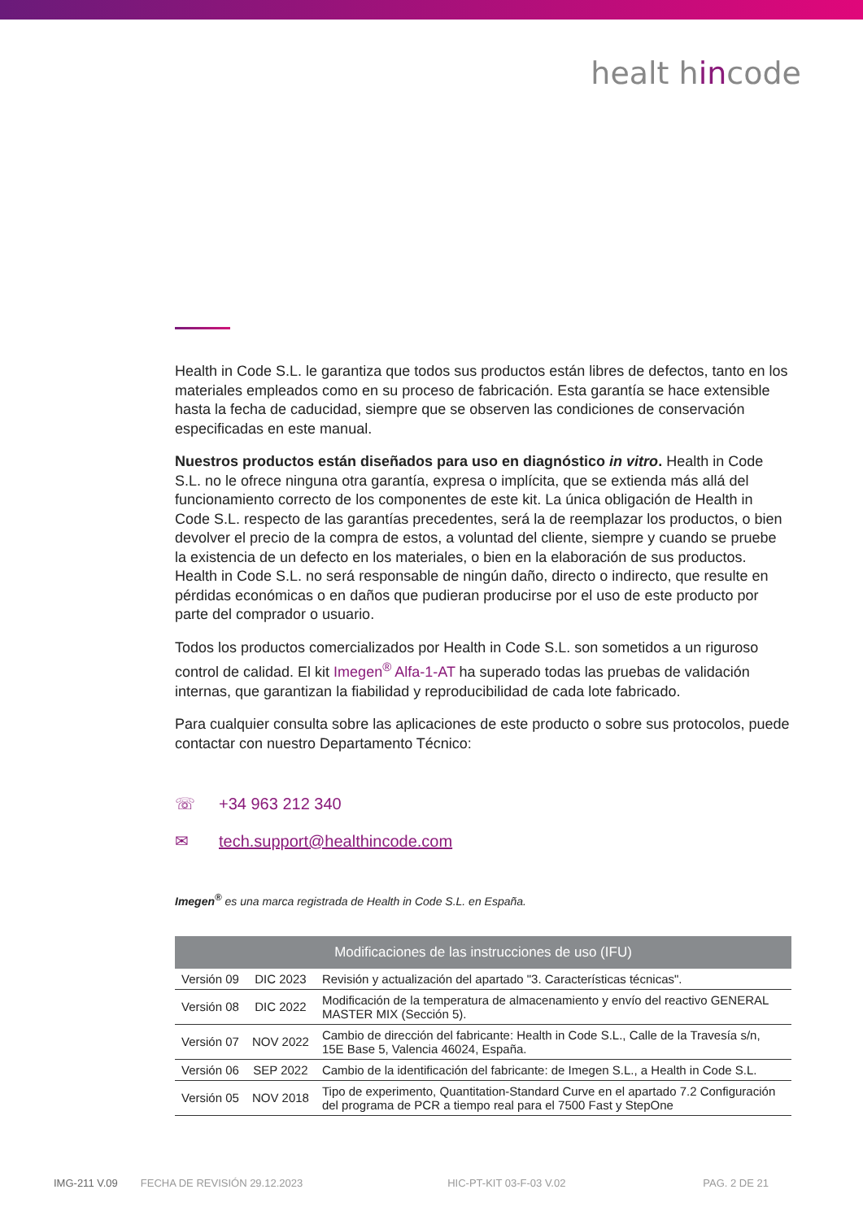healt hincode
Health in Code S.L. le garantiza que todos sus productos están libres de defectos, tanto en los materiales empleados como en su proceso de fabricación. Esta garantía se hace extensible hasta la fecha de caducidad, siempre que se observen las condiciones de conservación especificadas en este manual.
Nuestros productos están diseñados para uso en diagnóstico in vitro. Health in Code S.L. no le ofrece ninguna otra garantía, expresa o implícita, que se extienda más allá del funcionamiento correcto de los componentes de este kit. La única obligación de Health in Code S.L. respecto de las garantías precedentes, será la de reemplazar los productos, o bien devolver el precio de la compra de estos, a voluntad del cliente, siempre y cuando se pruebe la existencia de un defecto en los materiales, o bien en la elaboración de sus productos. Health in Code S.L. no será responsable de ningún daño, directo o indirecto, que resulte en pérdidas económicas o en daños que pudieran producirse por el uso de este producto por parte del comprador o usuario.
Todos los productos comercializados por Health in Code S.L. son sometidos a un riguroso control de calidad. El kit Imegen<sup>®</sup> Alfa-1-AT ha superado todas las pruebas de validación internas, que garantizan la fiabilidad y reproducibilidad de cada lote fabricado.
Para cualquier consulta sobre las aplicaciones de este producto o sobre sus protocolos, puede contactar con nuestro Departamento Técnico:
☏ +34 963 212 340
✉ tech.support@healthincode.com
Imegen<sup>®</sup> es una marca registrada de Health in Code S.L. en España.
| Modificaciones de las instrucciones de uso (IFU) | | |
| --- | --- | --- |
| Versión 09 | DIC 2023 | Revisión y actualización del apartado "3. Características técnicas". |
| Versión 08 | DIC 2022 | Modificación de la temperatura de almacenamiento y envío del reactivo GENERAL MASTER MIX (Sección 5). |
| Versión 07 | NOV 2022 | Cambio de dirección del fabricante: Health in Code S.L., Calle de la Travesía s/n, 15E Base 5, Valencia 46024, España. |
| Versión 06 | SEP 2022 | Cambio de la identificación del fabricante: de Imegen S.L., a Health in Code S.L. |
| Versión 05 | NOV 2018 | Tipo de experimento, Quantitation-Standard Curve en el apartado 7.2 Configuración del programa de PCR a tiempo real para el 7500 Fast y StepOne |
IMG-211 V.09 FECHA DE REVISIÓN 29.12.2023 HIC-PT-KIT 03-F-03 V.02 PAG. 2 DE 21